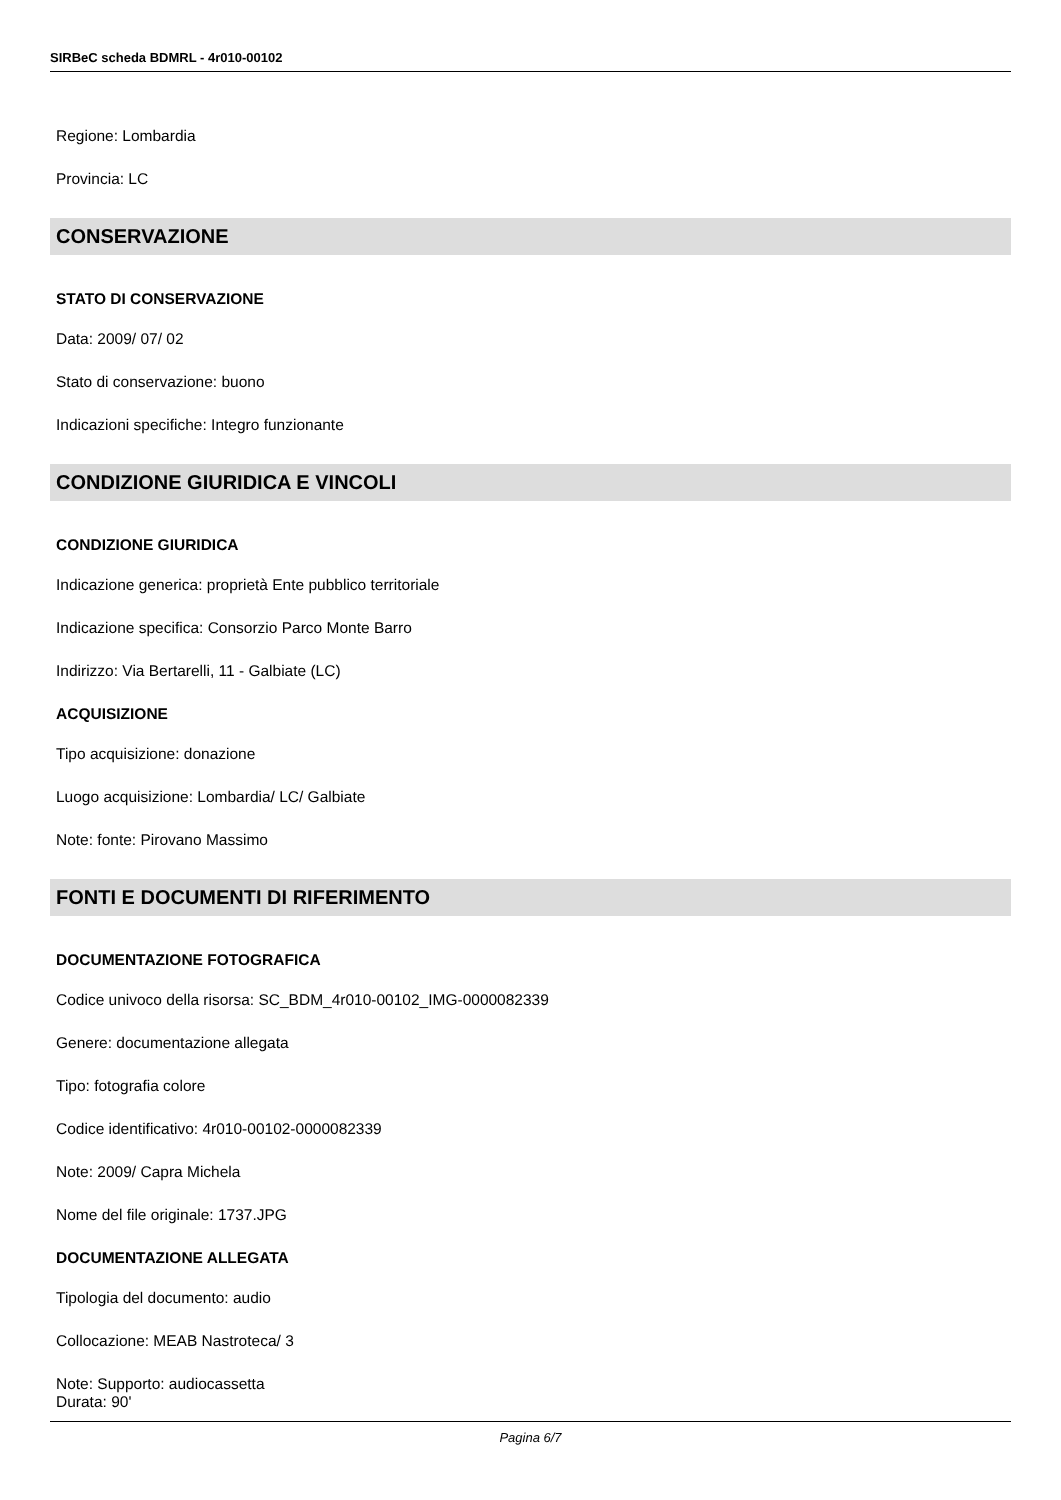SIRBeC scheda BDMRL - 4r010-00102
Regione: Lombardia
Provincia: LC
CONSERVAZIONE
STATO DI CONSERVAZIONE
Data: 2009/ 07/ 02
Stato di conservazione: buono
Indicazioni specifiche: Integro funzionante
CONDIZIONE GIURIDICA E VINCOLI
CONDIZIONE GIURIDICA
Indicazione generica: proprietà Ente pubblico territoriale
Indicazione specifica: Consorzio Parco Monte Barro
Indirizzo: Via Bertarelli, 11 - Galbiate (LC)
ACQUISIZIONE
Tipo acquisizione: donazione
Luogo acquisizione: Lombardia/ LC/ Galbiate
Note: fonte: Pirovano Massimo
FONTI E DOCUMENTI DI RIFERIMENTO
DOCUMENTAZIONE FOTOGRAFICA
Codice univoco della risorsa: SC_BDM_4r010-00102_IMG-0000082339
Genere: documentazione allegata
Tipo: fotografia colore
Codice identificativo: 4r010-00102-0000082339
Note: 2009/ Capra Michela
Nome del file originale: 1737.JPG
DOCUMENTAZIONE ALLEGATA
Tipologia del documento: audio
Collocazione: MEAB Nastroteca/ 3
Note: Supporto: audiocassetta
Durata: 90'
Pagina 6/7